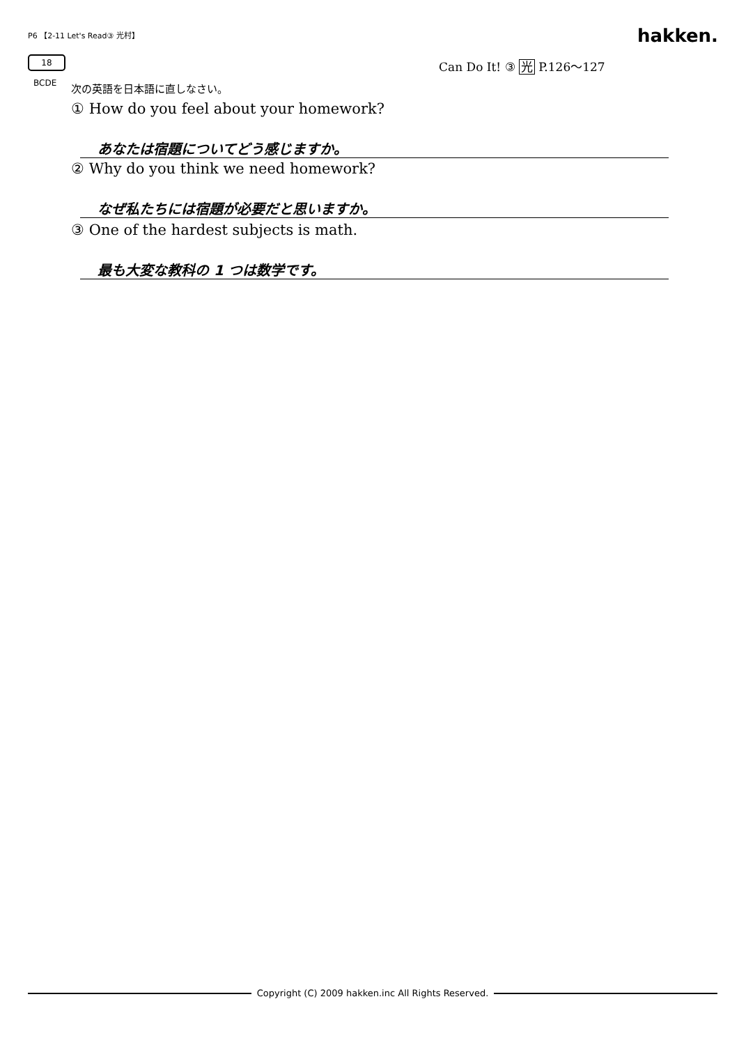P6 【2-11 Let's Read③ 光村】 hakken.
18 Can Do It! ③ 光 P.126～127
BCDE 次の英語を日本語に直しなさい。
① How do you feel about your homework?
あなたは宿題についてどう感じますか。
② Why do you think we need homework?
なぜ私たちには宿題が必要だと思いますか。
③ One of the hardest subjects is math.
最も大変な教科の 1 つは数学です。
Copyright (C) 2009 hakken.inc All Rights Reserved.